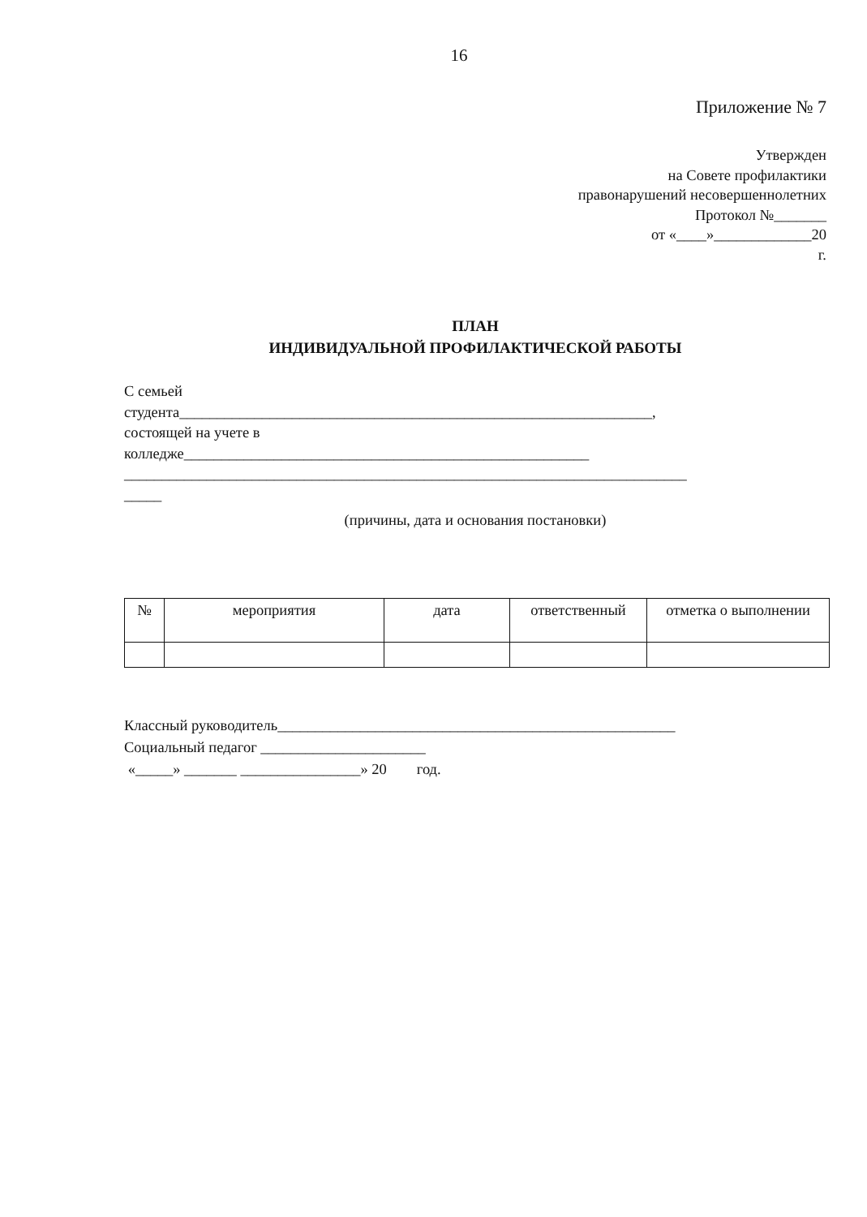16
Приложение № 7
Утвержден
на Совете профилактики
правонарушений несовершеннолетних
Протокол №_______
от «____»_____________20
г.
ПЛАН
ИНДИВИДУАЛЬНОЙ ПРОФИЛАКТИЧЕСКОЙ РАБОТЫ
С семьей
студента_______________________________________________________________,
состоящей на учете в
колледже______________________________________________________
___________________________________________________________________________
_____
(причины, дата и основания постановки)
| № | мероприятия | дата | ответственный | отметка о выполнении |
| --- | --- | --- | --- | --- |
Классный руководитель_____________________________________________________
Социальный педагог ______________________
«_____» _______ ________________» 20 год.